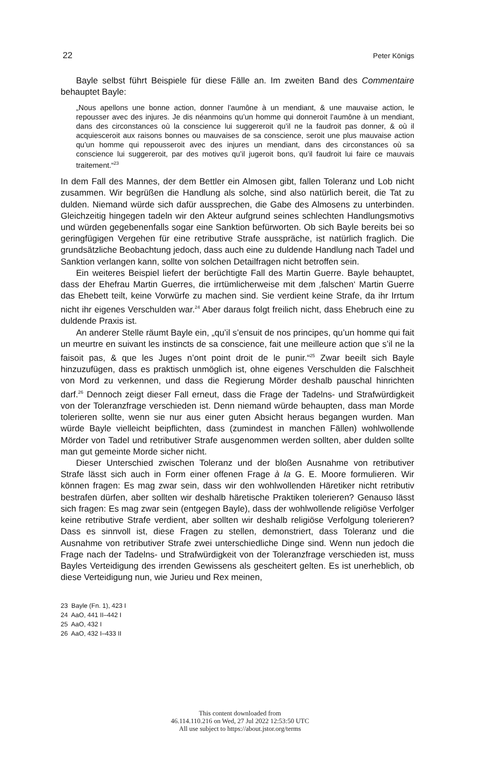22 Peter Königs
Bayle selbst führt Beispiele für diese Fälle an. Im zweiten Band des Commentaire behauptet Bayle:
„Nous apellons une bonne action, donner l’aumône à un mendiant, & une mauvaise action, le repousser avec des injures. Je dis néanmoins qu’un homme qui donneroit l’aumône à un mendiant, dans des circonstances où la conscience lui suggereroit qu’il ne la faudroit pas donner, & où il acquiesceroit aux raisons bonnes ou mauvaises de sa conscience, seroit une plus mauvaise action qu’un homme qui repousseroit avec des injures un mendiant, dans des circonstances où sa conscience lui suggereroit, par des motives qu’il jugeroit bons, qu’il faudroit lui faire ce mauvais traitement.“<sup>23</sup>
In dem Fall des Mannes, der dem Bettler ein Almosen gibt, fallen Toleranz und Lob nicht zusammen. Wir begrüßen die Handlung als solche, sind also natürlich bereit, die Tat zu dulden. Niemand würde sich dafür aussprechen, die Gabe des Almosens zu unterbinden. Gleichzeitig hingegen tadeln wir den Akteur aufgrund seines schlechten Handlungsmotivs und würden gegebenenfalls sogar eine Sanktion befürworten. Ob sich Bayle bereits bei so geringfügigen Vergehen für eine retributive Strafe ausspräche, ist natürlich fraglich. Die grundsätzliche Beobachtung jedoch, dass auch eine zu duldende Handlung nach Tadel und Sanktion verlangen kann, sollte von solchen Detailfragen nicht betroffen sein.
Ein weiteres Beispiel liefert der berüchtigte Fall des Martin Guerre. Bayle behauptet, dass der Ehefrau Martin Guerres, die irrtümlicherweise mit dem ‚falschen‘ Martin Guerre das Ehebett teilt, keine Vorwürfe zu machen sind. Sie verdient keine Strafe, da ihr Irrtum nicht ihr eigenes Verschulden war.<sup>24</sup> Aber daraus folgt freilich nicht, dass Ehebruch eine zu duldende Praxis ist.
An anderer Stelle räumt Bayle ein, „qu’il s’ensuit de nos principes, qu’un homme qui fait un meurtre en suivant les instincts de sa conscience, fait une meilleure action que s’il ne la faisoit pas, & que les Juges n’ont point droit de le punir.“<sup>25</sup> Zwar beeilt sich Bayle hinzuzufügen, dass es praktisch unmöglich ist, ohne eigenes Verschulden die Falschheit von Mord zu verkennen, und dass die Regierung Mörder deshalb pauschal hinrichten darf.<sup>26</sup> Dennoch zeigt dieser Fall erneut, dass die Frage der Tadelns- und Strafwürdigkeit von der Toleranzfrage verschieden ist. Denn niemand würde behaupten, dass man Morde tolerieren sollte, wenn sie nur aus einer guten Absicht heraus begangen wurden. Man würde Bayle vielleicht beipflichten, dass (zumindest in manchen Fällen) wohlwollende Mörder von Tadel und retributiver Strafe ausgenommen werden sollten, aber dulden sollte man gut gemeinte Morde sicher nicht.
Dieser Unterschied zwischen Toleranz und der bloßen Ausnahme von retributiver Strafe lässt sich auch in Form einer offenen Frage à la G. E. Moore formulieren. Wir können fragen: Es mag zwar sein, dass wir den wohlwollenden Häretiker nicht retributiv bestrafen dürfen, aber sollten wir deshalb häretische Praktiken tolerieren? Genauso lässt sich fragen: Es mag zwar sein (entgegen Bayle), dass der wohlwollende religiöse Verfolger keine retributive Strafe verdient, aber sollten wir deshalb religiöse Verfolgung tolerieren? Dass es sinnvoll ist, diese Fragen zu stellen, demonstriert, dass Toleranz und die Ausnahme von retributiver Strafe zwei unterschiedliche Dinge sind. Wenn nun jedoch die Frage nach der Tadelns- und Strafwürdigkeit von der Toleranzfrage verschieden ist, muss Bayles Verteidigung des irrenden Gewissens als gescheitert gelten. Es ist unerheblich, ob diese Verteidigung nun, wie Jurieu und Rex meinen,
23 Bayle (Fn. 1), 423 I
24 AaO, 441 II–442 I
25 AaO, 432 I
26 AaO, 432 I–433 II
This content downloaded from
46.114.110.216 on Wed, 27 Jul 2022 12:53:50 UTC
All use subject to https://about.jstor.org/terms